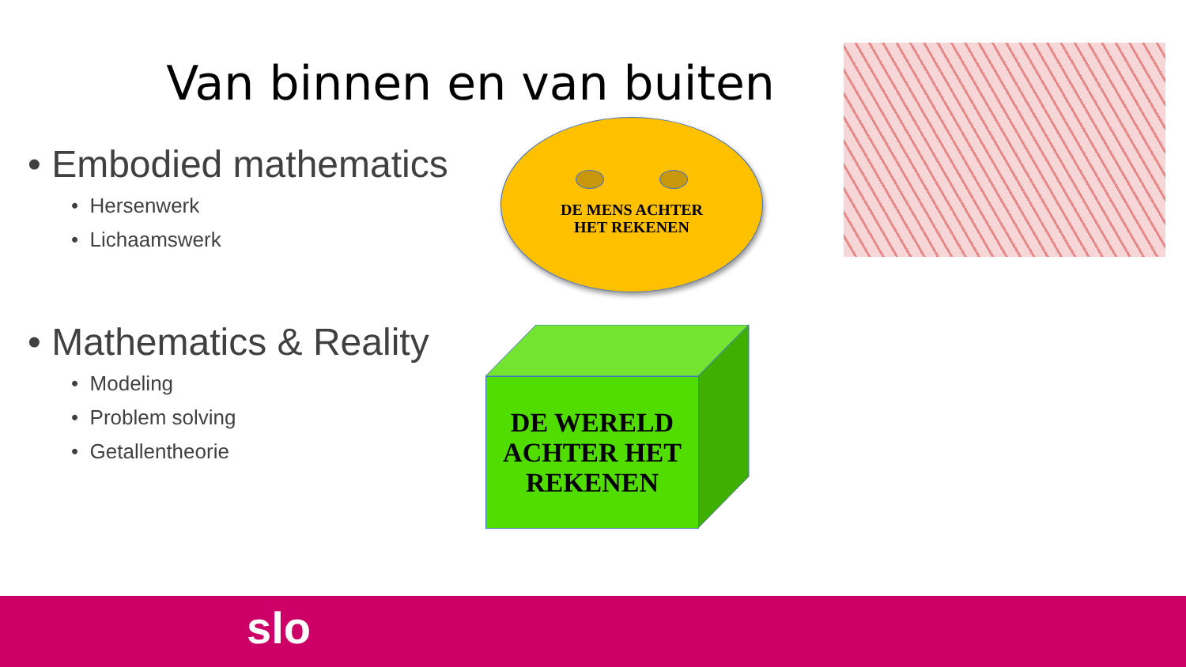Van binnen en van buiten
• Embodied mathematics
• Hersenwerk
• Lichaamswerk
• Mathematics & Reality
• Modeling
• Problem solving
• Getallentheorie
DE MENS ACHTER
HET REKENEN
DE WERELD
ACHTER HET
REKENEN
slo